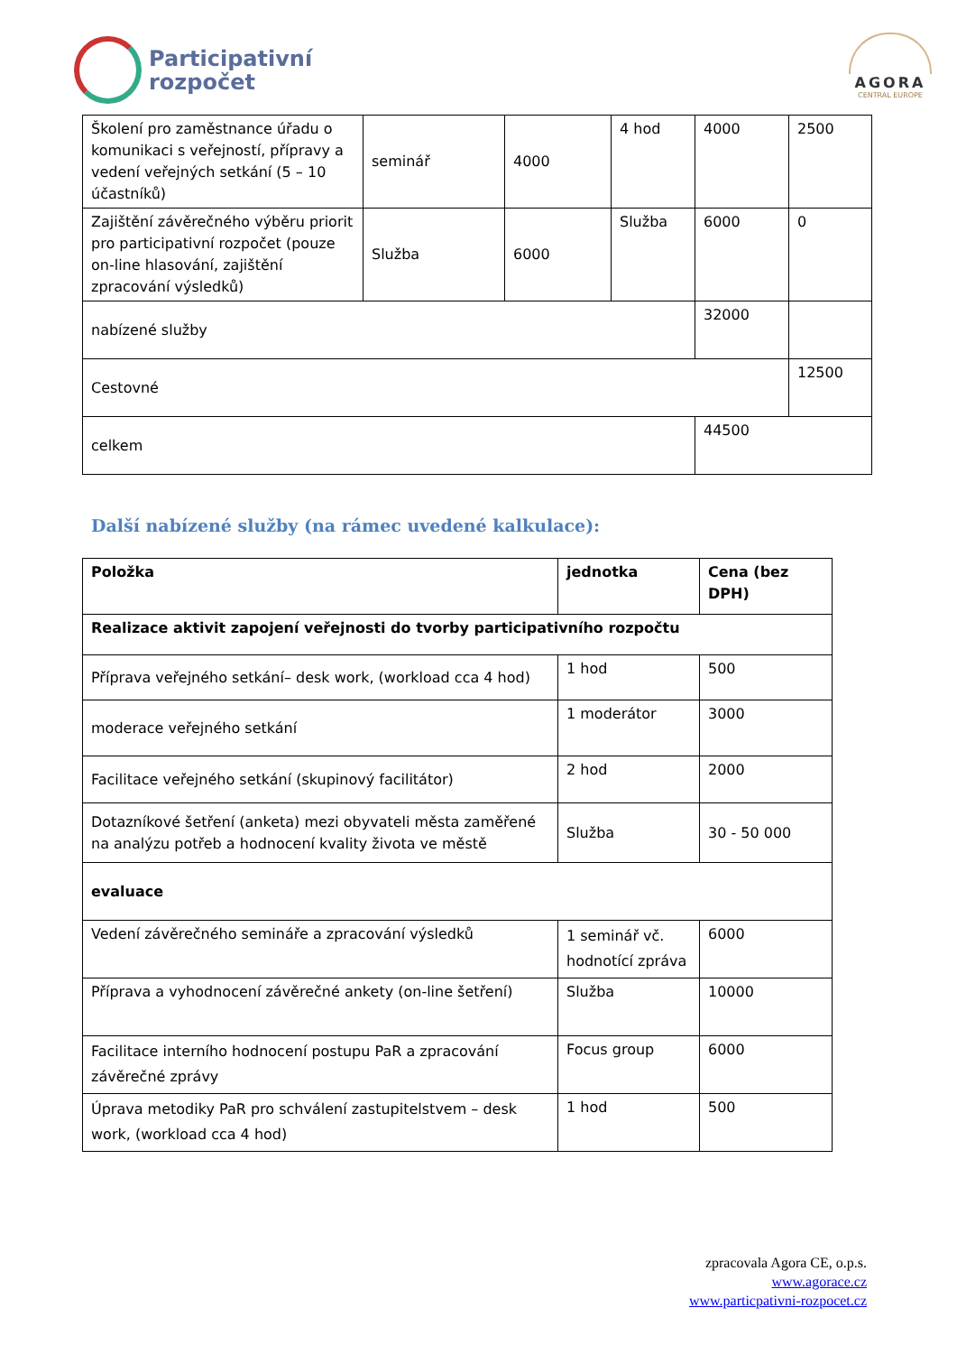Participativní
rozpočet
AGORA
CENTRAL EUROPE
| Školení pro zaměstnance úřadu o komunikaci s veřejností, přípravy a vedení veřejných setkání (5 – 10 účastníků) | seminář | 4000 | 4 hod | 4000 | 2500 |
| Zajištění závěrečného výběru priorit pro participativní rozpočet (pouze on-line hlasování, zajištění zpracování výsledků) | Služba | 6000 | Služba | 6000 | 0 |
| nabízené služby | | | | 32000 | |
| Cestovné | | | | | 12500 |
| celkem | | | | 44500 | |
Další nabízené služby (na rámec uvedené kalkulace):
| Položka | jednotka | Cena (bez DPH) |
| --- | --- | --- |
| Realizace aktivit zapojení veřejnosti do tvorby participativního rozpočtu | | |
| Příprava veřejného setkání– desk work, (workload cca 4 hod) | 1 hod | 500 |
| moderace veřejného setkání | 1 moderátor | 3000 |
| Facilitace veřejného setkání (skupinový facilitátor) | 2 hod | 2000 |
| Dotazníkové šetření (anketa) mezi obyvateli města zaměřené na analýzu potřeb a hodnocení kvality života ve městě | Služba | 30 - 50 000 |
| evaluace | | |
| Vedení závěrečného semináře a zpracování výsledků | 1 seminář vč. hodnotící zpráva | 6000 |
| Příprava a vyhodnocení závěrečné ankety (on-line šetření) | Služba | 10000 |
| Facilitace interního hodnocení postupu PaR a zpracování závěrečné zprávy | Focus group | 6000 |
| Úprava metodiky PaR pro schválení zastupitelstvem – desk work, (workload cca 4 hod) | 1 hod | 500 |
zpracovala Agora CE, o.p.s.
www.agorace.cz
www.particpativni-rozpocet.cz